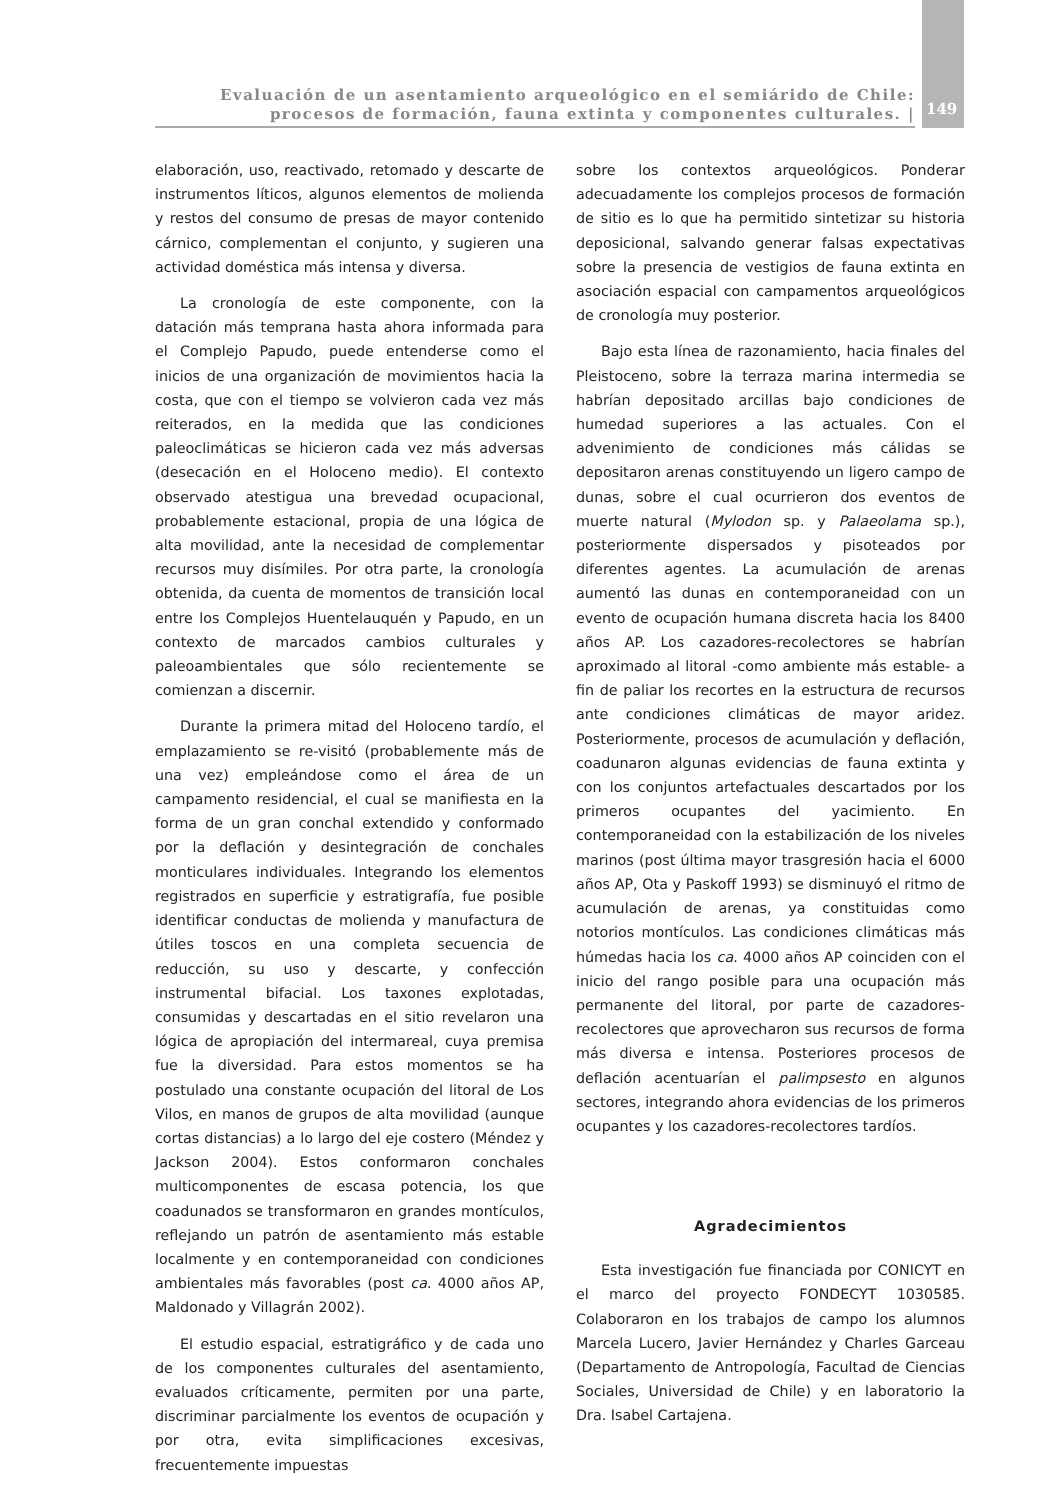Evaluación de un asentamiento arqueológico en el semiárido de Chile:
procesos de formación, fauna extinta y componentes culturales. |
149
elaboración, uso, reactivado, retomado y descarte de instrumentos líticos, algunos elementos de molienda y restos del consumo de presas de mayor contenido cárnico, complementan el conjunto, y sugieren una actividad doméstica más intensa y diversa.
La cronología de este componente, con la datación más temprana hasta ahora informada para el Complejo Papudo, puede entenderse como el inicios de una organización de movimientos hacia la costa, que con el tiempo se volvieron cada vez más reiterados, en la medida que las condiciones paleoclimáticas se hicieron cada vez más adversas (desecación en el Holoceno medio). El contexto observado atestigua una brevedad ocupacional, probablemente estacional, propia de una lógica de alta movilidad, ante la necesidad de complementar recursos muy disímiles. Por otra parte, la cronología obtenida, da cuenta de momentos de transición local entre los Complejos Huentelauquén y Papudo, en un contexto de marcados cambios culturales y paleoambientales que sólo recientemente se comienzan a discernir.
Durante la primera mitad del Holoceno tardío, el emplazamiento se re-visitó (probablemente más de una vez) empleándose como el área de un campamento residencial, el cual se manifiesta en la forma de un gran conchal extendido y conformado por la deflación y desintegración de conchales monticulares individuales. Integrando los elementos registrados en superficie y estratigrafía, fue posible identificar conductas de molienda y manufactura de útiles toscos en una completa secuencia de reducción, su uso y descarte, y confección instrumental bifacial. Los taxones explotadas, consumidas y descartadas en el sitio revelaron una lógica de apropiación del intermareal, cuya premisa fue la diversidad. Para estos momentos se ha postulado una constante ocupación del litoral de Los Vilos, en manos de grupos de alta movilidad (aunque cortas distancias) a lo largo del eje costero (Méndez y Jackson 2004). Estos conformaron conchales multicomponentes de escasa potencia, los que coadunados se transformaron en grandes montículos, reflejando un patrón de asentamiento más estable localmente y en contemporaneidad con condiciones ambientales más favorables (post ca. 4000 años AP, Maldonado y Villagrán 2002).
El estudio espacial, estratigráfico y de cada uno de los componentes culturales del asentamiento, evaluados críticamente, permiten por una parte, discriminar parcialmente los eventos de ocupación y por otra, evita simplificaciones excesivas, frecuentemente impuestas
sobre los contextos arqueológicos. Ponderar adecuadamente los complejos procesos de formación de sitio es lo que ha permitido sintetizar su historia deposicional, salvando generar falsas expectativas sobre la presencia de vestigios de fauna extinta en asociación espacial con campamentos arqueológicos de cronología muy posterior.
Bajo esta línea de razonamiento, hacia finales del Pleistoceno, sobre la terraza marina intermedia se habrían depositado arcillas bajo condiciones de humedad superiores a las actuales. Con el advenimiento de condiciones más cálidas se depositaron arenas constituyendo un ligero campo de dunas, sobre el cual ocurrieron dos eventos de muerte natural (Mylodon sp. y Palaeolama sp.), posteriormente dispersados y pisoteados por diferentes agentes. La acumulación de arenas aumentó las dunas en contemporaneidad con un evento de ocupación humana discreta hacia los 8400 años AP. Los cazadores-recolectores se habrían aproximado al litoral -como ambiente más estable- a fin de paliar los recortes en la estructura de recursos ante condiciones climáticas de mayor aridez. Posteriormente, procesos de acumulación y deflación, coadunaron algunas evidencias de fauna extinta y con los conjuntos artefactuales descartados por los primeros ocupantes del yacimiento. En contemporaneidad con la estabilización de los niveles marinos (post última mayor trasgresión hacia el 6000 años AP, Ota y Paskoff 1993) se disminuyó el ritmo de acumulación de arenas, ya constituidas como notorios montículos. Las condiciones climáticas más húmedas hacia los ca. 4000 años AP coinciden con el inicio del rango posible para una ocupación más permanente del litoral, por parte de cazadores-recolectores que aprovecharon sus recursos de forma más diversa e intensa. Posteriores procesos de deflación acentuarían el palimpsesto en algunos sectores, integrando ahora evidencias de los primeros ocupantes y los cazadores-recolectores tardíos.
Agradecimientos
Esta investigación fue financiada por CONICYT en el marco del proyecto FONDECYT 1030585. Colaboraron en los trabajos de campo los alumnos Marcela Lucero, Javier Hernández y Charles Garceau (Departamento de Antropología, Facultad de Ciencias Sociales, Universidad de Chile) y en laboratorio la Dra. Isabel Cartajena.